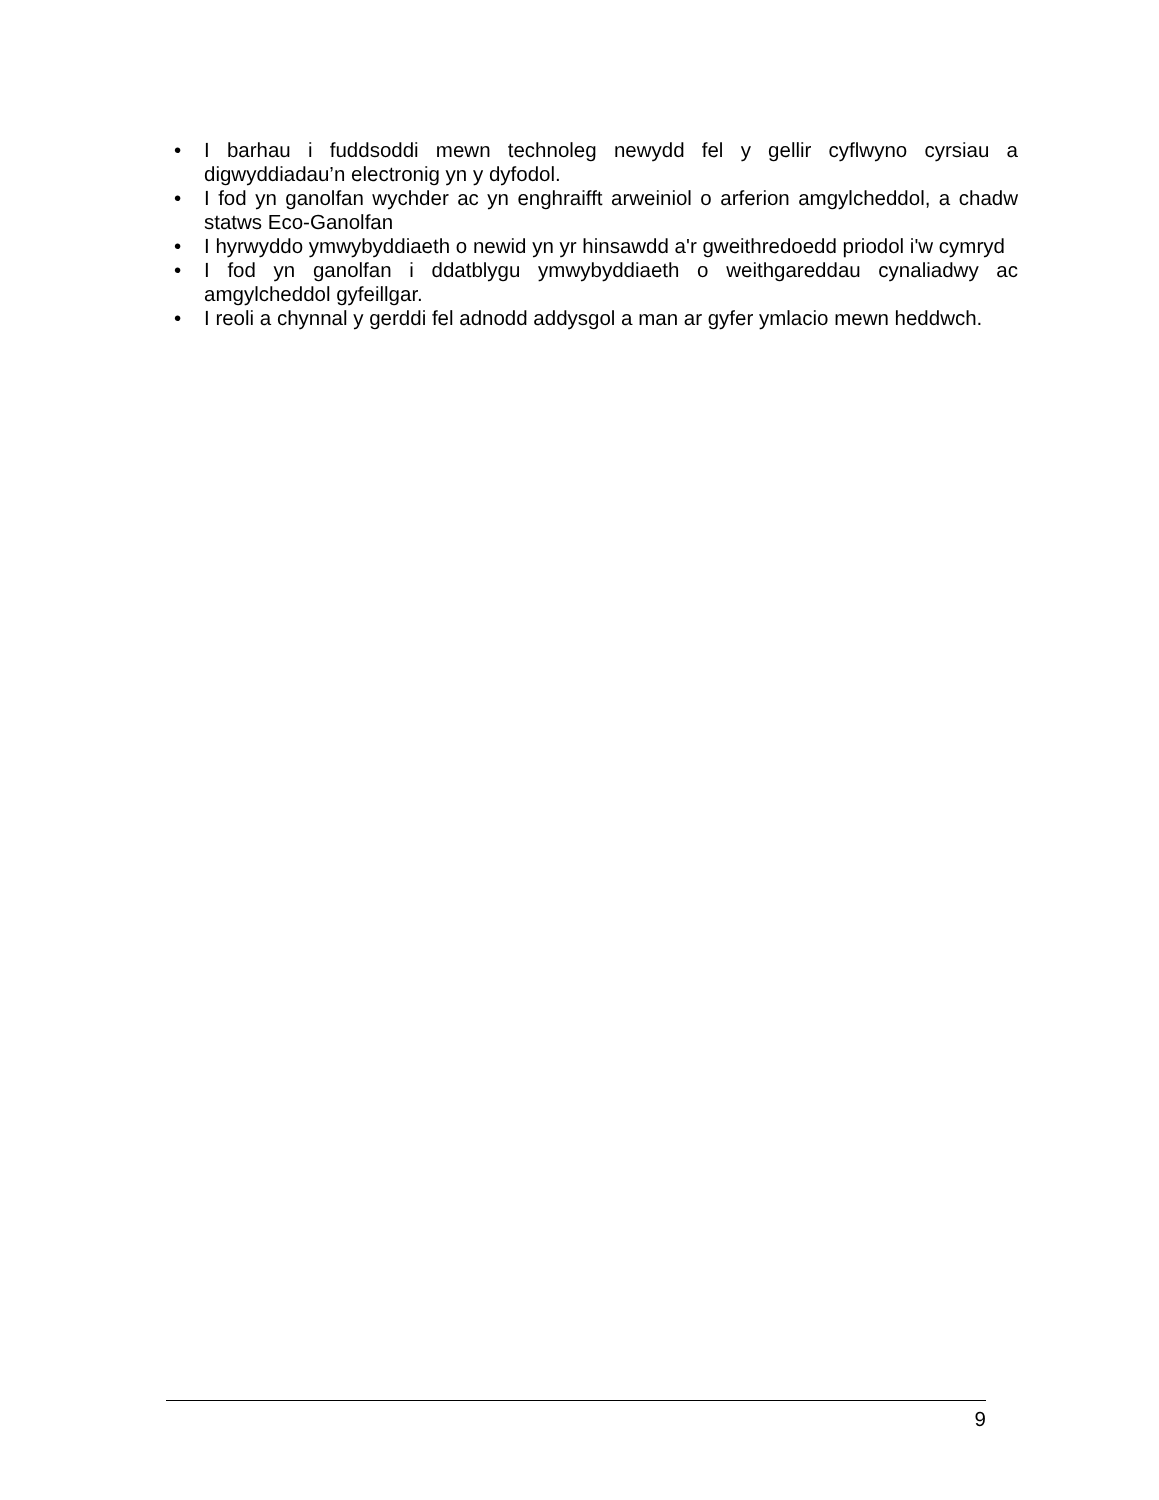• I barhau i fuddsoddi mewn technoleg newydd fel y gellir cyflwyno cyrsiau a digwyddiadau’n electronig yn y dyfodol.
• I fod yn ganolfan wychder ac yn enghraifft arweiniol o arferion amgylcheddol, a chadw statws Eco-Ganolfan
• I hyrwyddo ymwybyddiaeth o newid yn yr hinsawdd a'r gweithredoedd priodol i'w cymryd
• I fod yn ganolfan i ddatblygu ymwybyddiaeth o weithgareddau cynaliadwy ac amgylcheddol gyfeillgar.
• I reoli a chynnal y gerddi fel adnodd addysgol a man ar gyfer ymlacio mewn heddwch.
9